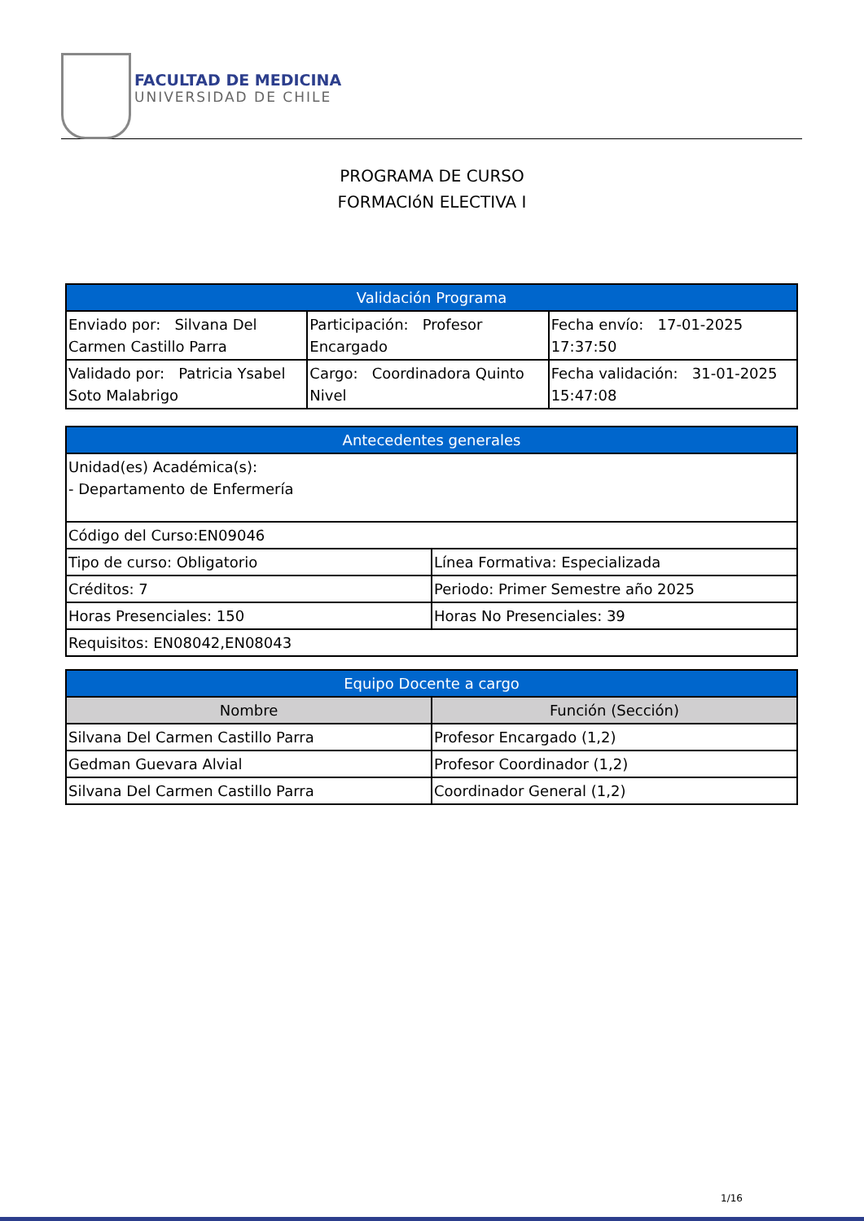FACULTAD DE MEDICINA
UNIVERSIDAD DE CHILE
PROGRAMA DE CURSO
FORMACIóN ELECTIVA I
| Validación Programa | | |
| --- | --- | --- |
| Enviado por: Silvana Del Carmen Castillo Parra | Participación: Profesor Encargado | Fecha envío: 17-01-2025 17:37:50 |
| Validado por: Patricia Ysabel Soto Malabrigo | Cargo: Coordinadora Quinto Nivel | Fecha validación: 31-01-2025 15:47:08 |
| Antecedentes generales | |
| --- | --- |
| Unidad(es) Académica(s): - Departamento de Enfermería | |
| Código del Curso:EN09046 | |
| Tipo de curso: Obligatorio | Línea Formativa: Especializada |
| Créditos: 7 | Periodo: Primer Semestre año 2025 |
| Horas Presenciales: 150 | Horas No Presenciales: 39 |
| Requisitos: EN08042,EN08043 | |
| Equipo Docente a cargo | |
| --- | --- |
| Nombre | Función (Sección) |
| Silvana Del Carmen Castillo Parra | Profesor Encargado (1,2) |
| Gedman Guevara Alvial | Profesor Coordinador (1,2) |
| Silvana Del Carmen Castillo Parra | Coordinador General (1,2) |
1/16